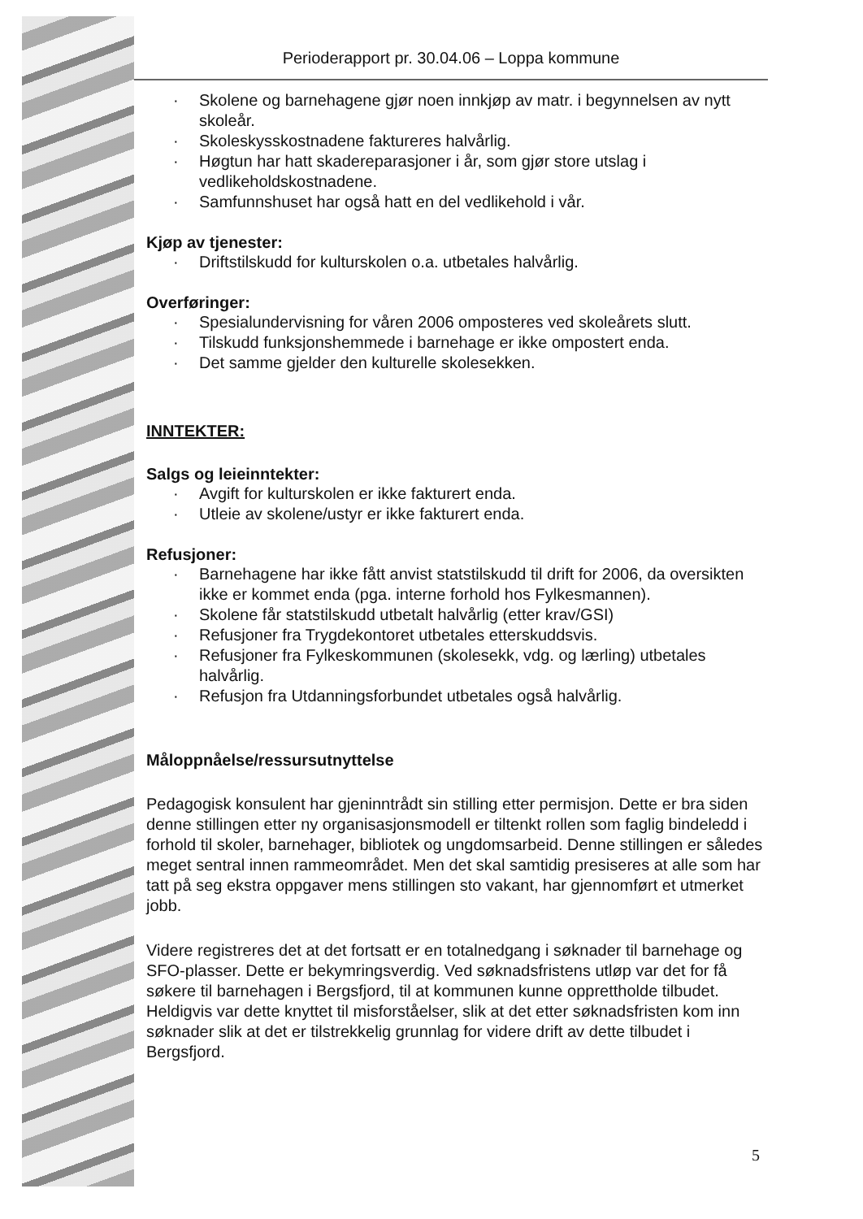Perioderapport pr. 30.04.06 – Loppa kommune
· Skolene og barnehagene gjør noen innkjøp av matr. i begynnelsen av nytt skoleår.
· Skoleskysskostnadene faktureres halvårlig.
· Høgtun har hatt skadereparasjoner i år, som gjør store utslag i vedlikeholdskostnadene.
· Samfunnshuset har også hatt en del vedlikehold i vår.
Kjøp av tjenester:
· Driftstilskudd for kulturskolen o.a. utbetales halvårlig.
Overføringer:
· Spesialundervisning for våren 2006 omposteres ved skoleårets slutt.
· Tilskudd funksjonshemmede i barnehage er ikke ompostert enda.
· Det samme gjelder den kulturelle skolesekken.
INNTEKTER:
Salgs og leieinntekter:
· Avgift for kulturskolen er ikke fakturert enda.
· Utleie av skolene/ustyr er ikke fakturert enda.
Refusjoner:
· Barnehagene har ikke fått anvist statstilskudd til drift for 2006, da oversikten ikke er kommet enda (pga. interne forhold hos Fylkesmannen).
· Skolene får statstilskudd utbetalt halvårlig (etter krav/GSI)
· Refusjoner fra Trygdekontoret utbetales etterskuddsvis.
· Refusjoner fra Fylkeskommunen (skolesekk, vdg. og lærling) utbetales halvårlig.
· Refusjon fra Utdanningsforbundet utbetales også halvårlig.
Måloppnåelse/ressursutnyttelse
Pedagogisk konsulent har gjeninntrådt sin stilling etter permisjon. Dette er bra siden denne stillingen etter ny organisasjonsmodell er tiltenkt rollen som faglig bindeledd i forhold til skoler, barnehager, bibliotek og ungdomsarbeid. Denne stillingen er således meget sentral innen rammeområdet. Men det skal samtidig presiseres at alle som har tatt på seg ekstra oppgaver mens stillingen sto vakant, har gjennomført et utmerket jobb.
Videre registreres det at det fortsatt er en totalnedgang i søknader til barnehage og SFO-plasser. Dette er bekymringsverdig. Ved søknadsfristens utløp var det for få søkere til barnehagen i Bergsfjord, til at kommunen kunne opprettholde tilbudet. Heldigvis var dette knyttet til misforståelser, slik at det etter søknadsfristen kom inn søknader slik at det er tilstrekkelig grunnlag for videre drift av dette tilbudet i Bergsfjord.
5